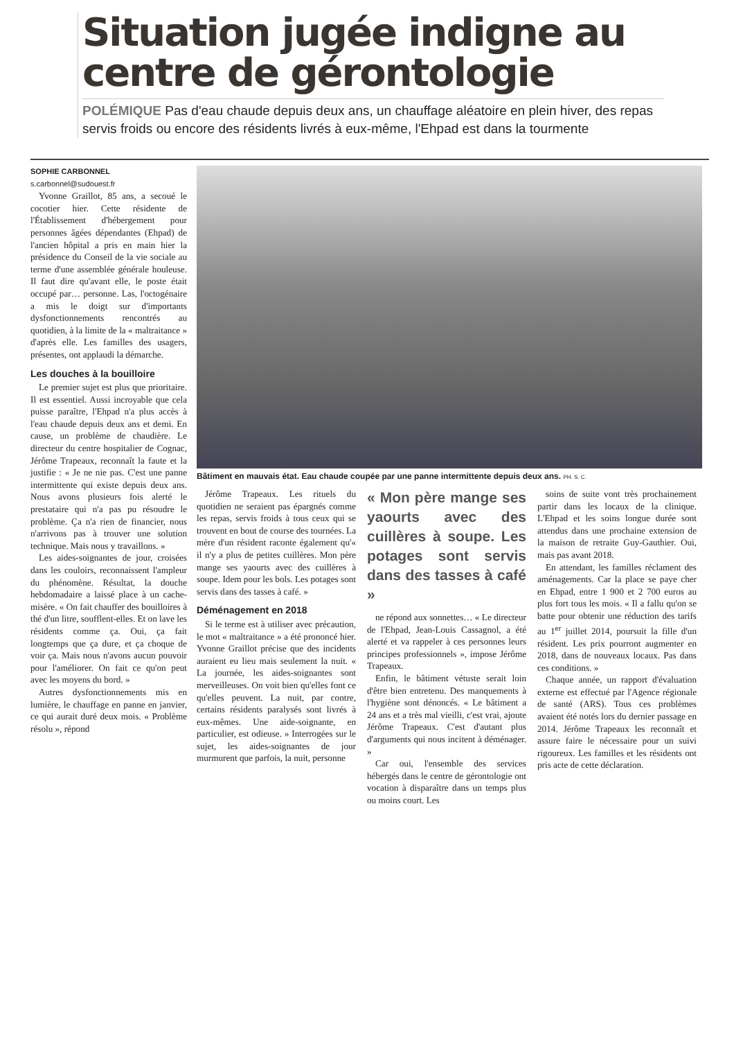Situation jugée indigne au centre de gérontologie
POLÉMIQUE Pas d'eau chaude depuis deux ans, un chauffage aléatoire en plein hiver, des repas servis froids ou encore des résidents livrés à eux-même, l'Ehpad est dans la tourmente
SOPHIE CARBONNEL
s.carbonnel@sudouest.fr
Yvonne Graillot, 85 ans, a secoué le cocotier hier. Cette résidente de l'Établissement d'hébergement pour personnes âgées dépendantes (Ehpad) de l'ancien hôpital a pris en main hier la présidence du Conseil de la vie sociale au terme d'une assemblée générale houleuse. Il faut dire qu'avant elle, le poste était occupé par… personne. Las, l'octogénaire a mis le doigt sur d'importants dysfonctionnements rencontrés au quotidien, à la limite de la « maltraitance » d'après elle. Les familles des usagers, présentes, ont applaudi la démarche.
Les douches à la bouilloire
Le premier sujet est plus que prioritaire. Il est essentiel. Aussi incroyable que cela puisse paraître, l'Ehpad n'a plus accès à l'eau chaude depuis deux ans et demi. En cause, un problème de chaudière. Le directeur du centre hospitalier de Cognac, Jérôme Trapeaux, reconnaît la faute et la justifie : « Je ne nie pas. C'est une panne intermittente qui existe depuis deux ans. Nous avons plusieurs fois alerté le prestataire qui n'a pas pu résoudre le problème. Ça n'a rien de financier, nous n'arrivons pas à trouver une solution technique. Mais nous y travaillons. »
Les aides-soignantes de jour, croisées dans les couloirs, reconnaissent l'ampleur du phénomène. Résultat, la douche hebdomadaire a laissé place à un cache-misère. « On fait chauffer des bouilloires à thé d'un litre, soufflent-elles. Et on lave les résidents comme ça. Oui, ça fait longtemps que ça dure, et ça choque de voir ça. Mais nous n'avons aucun pouvoir pour l'améliorer. On fait ce qu'on peut avec les moyens du bord. »
Autres dysfonctionnements mis en lumière, le chauffage en panne en janvier, ce qui aurait duré deux mois. « Problème résolu », répond
Bâtiment en mauvais état. Eau chaude coupée par une panne intermittente depuis deux ans. PH. S. C.
Jérôme Trapeaux. Les rituels du quotidien ne seraient pas épargnés comme les repas, servis froids à tous ceux qui se trouvent en bout de course des tournées. La mère d'un résident raconte également qu'« il n'y a plus de petites cuillères. Mon père mange ses yaourts avec des cuillères à soupe. Idem pour les bols. Les potages sont servis dans des tasses à café. »
Déménagement en 2018
Si le terme est à utiliser avec précaution, le mot « maltraitance » a été prononcé hier. Yvonne Graillot précise que des incidents auraient eu lieu mais seulement la nuit. « La journée, les aides-soignantes sont merveilleuses. On voit bien qu'elles font ce qu'elles peuvent. La nuit, par contre, certains résidents paralysés sont livrés à eux-mêmes. Une aide-soignante, en particulier, est odieuse. » Interrogées sur le sujet, les aides-soignantes de jour murmurent que parfois, la nuit, personne
« Mon père mange ses yaourts avec des cuillères à soupe. Les potages sont servis dans des tasses à café »
ne répond aux sonnettes… « Le directeur de l'Ehpad, Jean-Louis Cassagnol, a été alerté et va rappeler à ces personnes leurs principes professionnels », impose Jérôme Trapeaux.
Enfin, le bâtiment vétuste serait loin d'être bien entretenu. Des manquements à l'hygiène sont dénoncés. « Le bâtiment a 24 ans et a très mal vieilli, c'est vrai, ajoute Jérôme Trapeaux. C'est d'autant plus d'arguments qui nous incitent à déménager. »
Car oui, l'ensemble des services hébergés dans le centre de gérontologie ont vocation à disparaître dans un temps plus ou moins court. Les
soins de suite vont très prochainement partir dans les locaux de la clinique. L'Ehpad et les soins longue durée sont attendus dans une prochaine extension de la maison de retraite Guy-Gauthier. Oui, mais pas avant 2018.
En attendant, les familles réclament des aménagements. Car la place se paye cher en Ehpad, entre 1 900 et 2 700 euros au plus fort tous les mois. « Il a fallu qu'on se batte pour obtenir une réduction des tarifs au 1<sup>er</sup> juillet 2014, poursuit la fille d'un résident. Les prix pourront augmenter en 2018, dans de nouveaux locaux. Pas dans ces conditions. »
Chaque année, un rapport d'évaluation externe est effectué par l'Agence régionale de santé (ARS). Tous ces problèmes avaient été notés lors du dernier passage en 2014. Jérôme Trapeaux les reconnaît et assure faire le nécessaire pour un suivi rigoureux. Les familles et les résidents ont pris acte de cette déclaration.